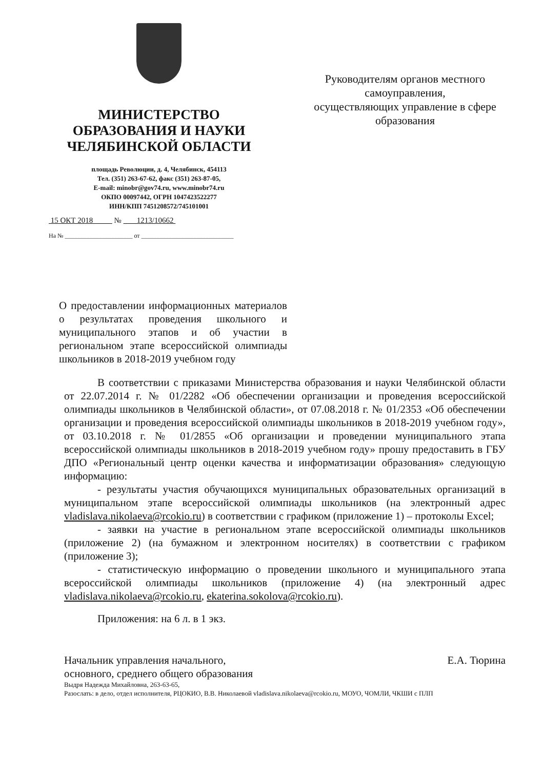МИНИСТЕРСТВО
ОБРАЗОВАНИЯ И НАУКИ
ЧЕЛЯБИНСКОЙ ОБЛАСТИ
площадь Революции, д. 4, Челябинск, 454113
Тел. (351) 263-67-62, факс (351) 263-87-05,
E-mail: minobr@gov74.ru, www.minobr74.ru
ОКПО 00097442, ОГРН 1047423522277
ИНН/КПП 7451208572/745101001
15 ОКТ 2018 № 1213/10662
На № ______________________ от ______________________________
Руководителям органов местного самоуправления,
осуществляющих управление в сфере образования
О предоставлении информационных материалов о результатах проведения школьного и муниципального этапов и об участии в региональном этапе всероссийской олимпиады школьников в 2018-2019 учебном году
В соответствии с приказами Министерства образования и науки Челябинской области от 22.07.2014 г. № 01/2282 «Об обеспечении организации и проведения всероссийской олимпиады школьников в Челябинской области», от 07.08.2018 г. № 01/2353 «Об обеспечении организации и проведения всероссийской олимпиады школьников в 2018-2019 учебном году», от 03.10.2018 г. № 01/2855 «Об организации и проведении муниципального этапа всероссийской олимпиады школьников в 2018-2019 учебном году» прошу предоставить в ГБУ ДПО «Региональный центр оценки качества и информатизации образования» следующую информацию:
- результаты участия обучающихся муниципальных образовательных организаций в муниципальном этапе всероссийской олимпиады школьников (на электронный адрес vladislava.nikolaeva@rcokio.ru) в соответствии с графиком (приложение 1) – протоколы Excel;
- заявки на участие в региональном этапе всероссийской олимпиады школьников (приложение 2) (на бумажном и электронном носителях) в соответствии с графиком (приложение 3);
- статистическую информацию о проведении школьного и муниципального этапа всероссийской олимпиады школьников (приложение 4) (на электронный адрес vladislava.nikolaeva@rcokio.ru, ekaterina.sokolova@rcokio.ru).
Приложения: на 6 л. в 1 экз.
Начальник управления начального,
основного, среднего общего образования
Е.А. Тюрина
Выдря Надежда Михайловна, 263-63-65,
Разослать: в дело, отдел исполнителя, РЦОКИО, В.В. Николаевой vladislava.nikolaeva@rcokio.ru, МОУО, ЧОМЛИ, ЧКШИ с ПЛП